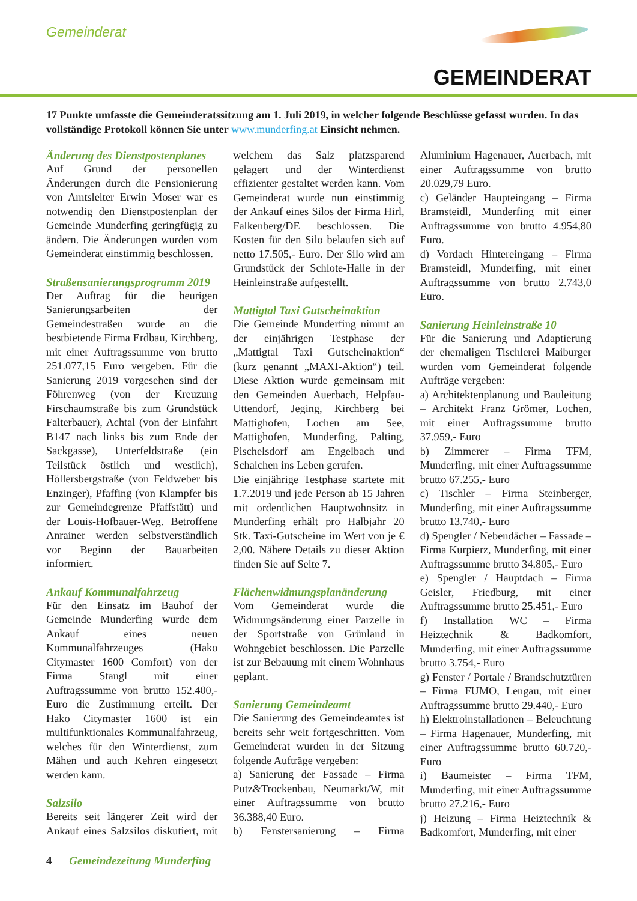Gemeinderat
GEMEINDERAT
17 Punkte umfasste die Gemeinderatssitzung am 1. Juli 2019, in welcher folgende Beschlüsse gefasst wurden. In das vollständige Protokoll können Sie unter www.munderfing.at Einsicht nehmen.
Änderung des Dienstpostenplanes
Auf Grund der personellen Änderungen durch die Pensionierung von Amtsleiter Erwin Moser war es notwendig den Dienstpostenplan der Gemeinde Munderfing geringfügig zu ändern. Die Änderungen wurden vom Gemeinderat einstimmig beschlossen.
Straßensanierungsprogramm 2019
Der Auftrag für die heurigen Sanierungsarbeiten der Gemeindestraßen wurde an die bestbietende Firma Erdbau, Kirchberg, mit einer Auftragssumme von brutto 251.077,15 Euro vergeben. Für die Sanierung 2019 vorgesehen sind der Föhrenweg (von der Kreuzung Firschaumstraße bis zum Grundstück Falterbauer), Achtal (von der Einfahrt B147 nach links bis zum Ende der Sackgasse), Unterfeldstraße (ein Teilstück östlich und westlich), Höllersbergstraße (von Feldweber bis Enzinger), Pfaffing (von Klampfer bis zur Gemeindegrenze Pfaffstätt) und der Louis-Hofbauer-Weg. Betroffene Anrainer werden selbstverständlich vor Beginn der Bauarbeiten informiert.
Ankauf Kommunalfahrzeug
Für den Einsatz im Bauhof der Gemeinde Munderfing wurde dem Ankauf eines neuen Kommunalfahrzeuges (Hako Citymaster 1600 Comfort) von der Firma Stangl mit einer Auftragssumme von brutto 152.400,- Euro die Zustimmung erteilt. Der Hako Citymaster 1600 ist ein multifunktionales Kommunalfahrzeug, welches für den Winterdienst, zum Mähen und auch Kehren eingesetzt werden kann.
Salzsilo
Bereits seit längerer Zeit wird der Ankauf eines Salzsilos diskutiert, mit welchem das Salz platzsparend gelagert und der Winterdienst effizienter gestaltet werden kann. Vom Gemeinderat wurde nun einstimmig der Ankauf eines Silos der Firma Hirl, Falkenberg/DE beschlossen. Die Kosten für den Silo belaufen sich auf netto 17.505,- Euro. Der Silo wird am Grundstück der Schlote-Halle in der Heinleinstraße aufgestellt.
Mattigtal Taxi Gutscheinaktion
Die Gemeinde Munderfing nimmt an der einjährigen Testphase der „Mattigtal Taxi Gutscheinaktion“ (kurz genannt „MAXI-Aktion“) teil. Diese Aktion wurde gemeinsam mit den Gemeinden Auerbach, Helpfau-Uttendorf, Jeging, Kirchberg bei Mattighofen, Lochen am See, Mattighofen, Munderfing, Palting, Pischelsdorf am Engelbach und Schalchen ins Leben gerufen.
Die einjährige Testphase startete mit 1.7.2019 und jede Person ab 15 Jahren mit ordentlichen Hauptwohnsitz in Munderfing erhält pro Halbjahr 20 Stk. Taxi-Gutscheine im Wert von je € 2,00. Nähere Details zu dieser Aktion finden Sie auf Seite 7.
Flächenwidmungsplanänderung
Vom Gemeinderat wurde die Widmungsänderung einer Parzelle in der Sportstraße von Grünland in Wohngebiet beschlossen. Die Parzelle ist zur Bebauung mit einem Wohnhaus geplant.
Sanierung Gemeindeamt
Die Sanierung des Gemeindeamtes ist bereits sehr weit fortgeschritten. Vom Gemeinderat wurden in der Sitzung folgende Aufträge vergeben:
a) Sanierung der Fassade – Firma Putz&Trockenbau, Neumarkt/W, mit einer Auftragssumme von brutto 36.388,40 Euro.
b) Fenstersanierung – Firma Aluminium Hagenauer, Auerbach, mit einer Auftragssumme von brutto 20.029,79 Euro.
c) Geländer Haupteingang – Firma Bramsteidl, Munderfing mit einer Auftragssumme von brutto 4.954,80 Euro.
d) Vordach Hintereingang – Firma Bramsteidl, Munderfing, mit einer Auftragssumme von brutto 2.743,0 Euro.
Sanierung Heinleinstraße 10
Für die Sanierung und Adaptierung der ehemaligen Tischlerei Maiburger wurden vom Gemeinderat folgende Aufträge vergeben:
a) Architektenplanung und Bauleitung – Architekt Franz Grömer, Lochen, mit einer Auftragssumme brutto 37.959,- Euro
b) Zimmerer – Firma TFM, Munderfing, mit einer Auftragssumme brutto 67.255,- Euro
c) Tischler – Firma Steinberger, Munderfing, mit einer Auftragssumme brutto 13.740,- Euro
d) Spengler / Nebendächer – Fassade – Firma Kurpierz, Munderfing, mit einer Auftragssumme brutto 34.805,- Euro
e) Spengler / Hauptdach – Firma Geisler, Friedburg, mit einer Auftragssumme brutto 25.451,- Euro
f) Installation WC – Firma Heiztechnik & Badkomfort, Munderfing, mit einer Auftragssumme brutto 3.754,- Euro
g) Fenster / Portale / Brandschutztüren – Firma FUMO, Lengau, mit einer Auftragssumme brutto 29.440,- Euro
h) Elektroinstallationen – Beleuchtung – Firma Hagenauer, Munderfing, mit einer Auftragssumme brutto 60.720,- Euro
i) Baumeister – Firma TFM, Munderfing, mit einer Auftragssumme brutto 27.216,- Euro
j) Heizung – Firma Heiztechnik & Badkomfort, Munderfing, mit einer
4 Gemeindezeitung Munderfing